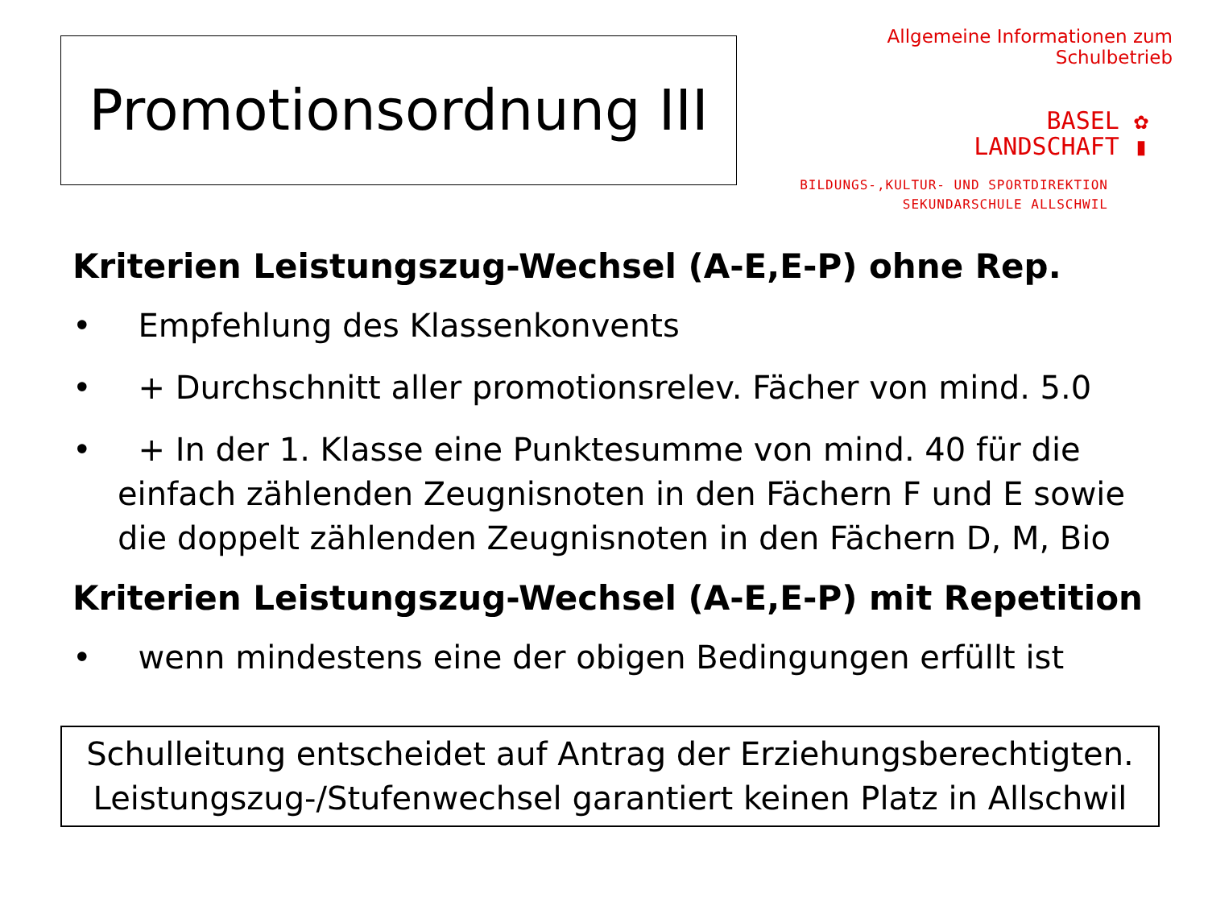Promotionsordnung III
Allgemeine Informationen zum Schulbetrieb
BASEL ✿
LANDSCHAFT ▮
BILDUNGS-,KULTUR- UND SPORTDIREKTION
SEKUNDARSCHULE ALLSCHWIL
Kriterien Leistungszug-Wechsel (A-E,E-P) ohne Rep.
• Empfehlung des Klassenkonvents
• + Durchschnitt aller promotionsrelev. Fächer von mind. 5.0
• + In der 1. Klasse eine Punktesumme von mind. 40 für die einfach zählenden Zeugnisnoten in den Fächern F und E sowie die doppelt zählenden Zeugnisnoten in den Fächern D, M, Bio
Kriterien Leistungszug-Wechsel (A-E,E-P) mit Repetition
• wenn mindestens eine der obigen Bedingungen erfüllt ist
Schulleitung entscheidet auf Antrag der Erziehungsberechtigten.
Leistungszug-/Stufenwechsel garantiert keinen Platz in Allschwil